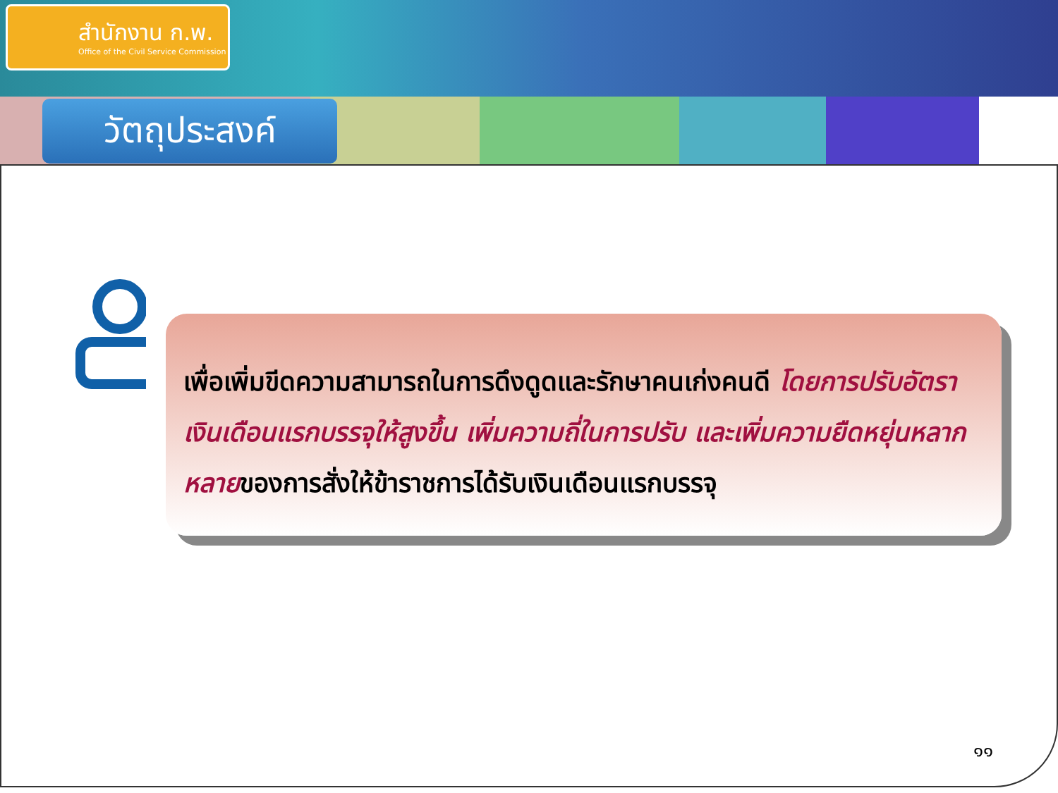สำนักงาน ก.พ.
Office of the Civil Service Commission
วัตถุประสงค์
เพื่อเพิ่มขีดความสามารถในการดึงดูดและรักษาคนเก่งคนดี โดยการปรับอัตราเงินเดือนแรกบรรจุให้สูงขึ้น เพิ่มความถี่ในการปรับ และเพิ่มความยืดหยุ่นหลากหลายของการสั่งให้ข้าราชการได้รับเงินเดือนแรกบรรจุ
๑๑